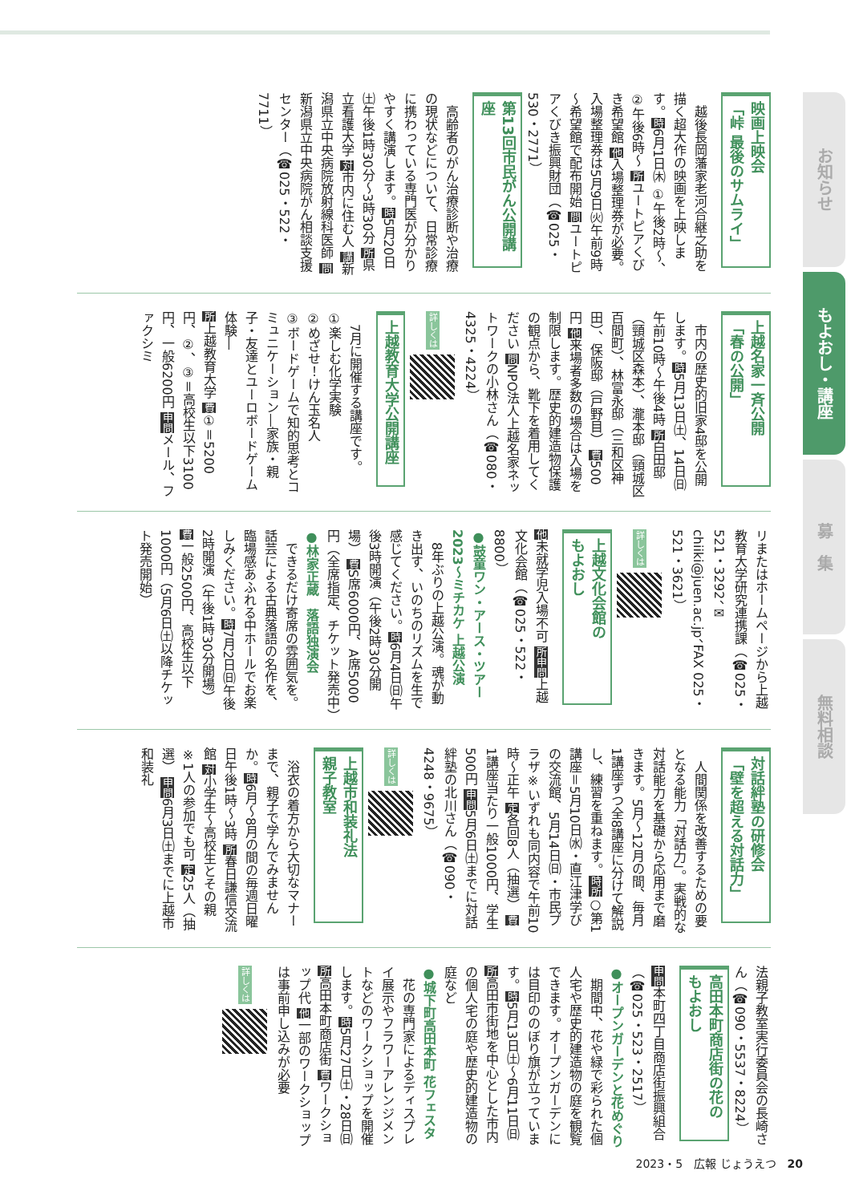映画上映会
「峠 最後のサムライ」
　越後長岡藩家老河合継之助を描く超大作の映画を上映します。時6月1日㈭ ①午後2時～、②午後6時～ 所ユートピアくびき希望館 他入場整理券が必要。入場整理券は5月9日㈫午前9時～希望館で配布開始 問ユートピアくびき振興財団（☎025・530・2771）
第13回市民がん公開講座
　高齢者のがん治療診断や治療の現状などについて、日常診療に携わっている専門医が分かりやすく講演します。時5月20日㈯午後1時30分～3時30分 所県立看護大学 対市内に住む人 講新潟県立中央病院放射線科医師 問新潟県立中央病院がん相談支援センター（☎025・522・7711）
上越名家一斉公開
「春の公開」
　市内の歴史的旧家4邸を公開します。時5月13日㈯、14日㈰午前10時～午後4時 所白田邸（頸城区森本）、瀧本邸（頸城区百間町）、林富永邸（三和区神田）、保阪邸（戸野目） 費500円 他来場者多数の場合は入場を制限します。歴史的建造物保護の観点から、靴下を着用してください 問NPO法人上越名家ネットワークの小林さん（☎080・4325・4224）
詳しくは
上越教育大学公開講座
　7月に開催する講座です。
①楽しむ化学実験
②めざせ！けん玉名人
③ボードゲームで知的思考とコミュニケーション―家族・親子・友達とユーロボードゲーム体験―
所上越教育大学 費①＝5200円、②、③＝高校生以下3100円、一般6200円 申問メール、ファクシミ
リまたはホームページから上越教育大学研究連携課（☎025・521・3292、✉chiiki@juen.ac.jp、FAX 025・521・3621）
詳しくは
上越文化会館の
もよおし
他未就学児入場不可 所申問上越文化会館（☎025・522・8800）
●鼓童ワン・アース・ツアー2023～ミチカケ 上越公演
　8年ぶりの上越公演。魂が動き出す、いのちのリズムを生で感じてください。時6月4日㈰午後3時開演（午後2時30分開場） 費S席6000円、A席5000円（全席指定、チケット発売中）
●林家正蔵　落語独演会
　できるだけ寄席の雰囲気を。話芸による古典落語の名作を、臨場感あふれる中ホールでお楽しみください。時7月2日㈰午後2時開演（午後1時30分開場） 費一般2500円、高校生以下1000円（5月6日㈯以降チケット発売開始）
対話絆塾の研修会
「壁を超える対話力」
　人間関係を改善するための要となる能力「対話力」。実戦的な対話能力を基礎から応用まで磨きます。5月～12月の間、毎月1講座ずつ全8講座に分けて解説し、練習を重ねます。時所○第1講座＝5月10日㈬・直江津学びの交流館、5月14日㈰・市民プラザ※いずれも同内容で午前10時～正午 定各回8人（抽選） 費1講座当たり一般1000円、学生500円 申問5月6日㈯までに対話絆塾の北川さん（☎090・4248・9675）
詳しくは
上越市和装礼法
親子教室
　浴衣の着方から大切なマナーまで、親子で学んでみませんか。時6月～8月の間の毎週日曜日午後1時～3時 所春日謙信交流館 対小学生～高校生とその親 ※1人の参加でも可 定25人（抽選） 申問6月3日㈯までに上越市和装礼
法親子教室実行委員会の長崎さん（☎090・5537・8224）
高田本町商店街の花の
もよおし
申問本町四丁目商店街振興組合（☎025・523・2517）
●オープンガーデンと花めぐり
　期間中、花や緑で彩られた個人宅や歴史的建造物の庭を観覧できます。オープンガーデンには目印ののぼり旗が立っています。時5月13日㈯～6月11日㈰ 所高田市街地を中心とした市内の個人宅の庭や歴史的建造物の庭など
●城下町高田本町 花フェスタ
　花の専門家によるディスプレイ展示やフラワーアレンジメントなどのワークショップを開催します。時5月27日㈯・28日㈰ 所高田本町商店街 費ワークショップ代 他一部のワークショップは事前申し込みが必要
詳しくは
お知らせ
もよおし・講座
募　集
無料相談
2023・5　広報 じょうえつ　20